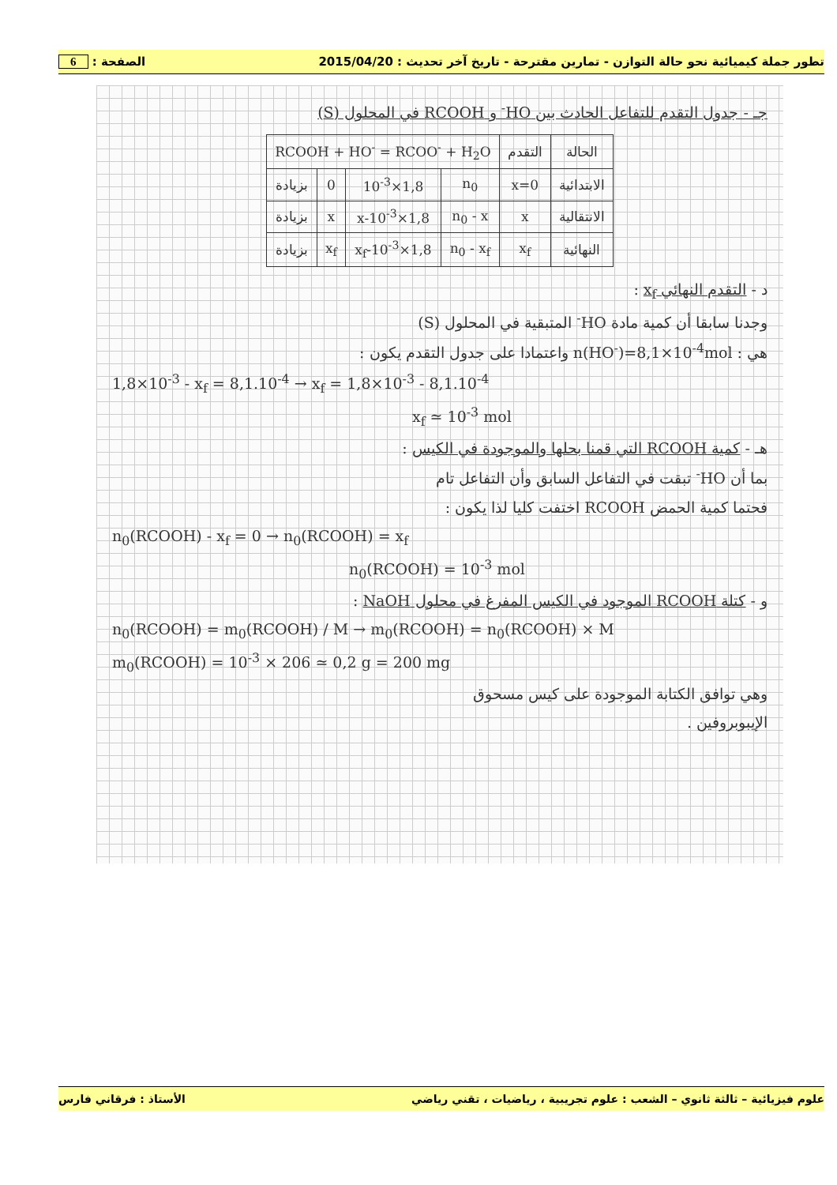تطور جملة كيميائية نحو حالة التوازن - تمارين مقترحة - تاريخ آخر تحديث : 2015/04/20 الصفحة : 6
جـ - جدول التقدم للتفاعل الحادث بين HO<sup>-</sup> و RCOOH في المحلول (S)
| الحالة | التقدم | RCOOH + HO<sup>-</sup> = RCOO<sup>-</sup> + H<sub>2</sub>O | | | |
| الابتدائية | x=0 | n<sub>0</sub> | 1,8×10<sup>-3</sup> | 0 | بزيادة |
| الانتقالية | x | n<sub>0</sub> - x | 1,8×10<sup>-3</sup>-x | x | بزيادة |
| النهائية | x<sub>f</sub> | n<sub>0</sub> - x<sub>f</sub> | 1,8×10<sup>-3</sup>-x<sub>f</sub> | x<sub>f</sub> | بزيادة |
د - التقدم النهائي x<sub>f</sub> :
وجدنا سابقا أن كمية مادة HO<sup>-</sup> المتبقية في المحلول (S)
هي : n(HO<sup>-</sup>)=8,1×10<sup>-4</sup>mol واعتمادا على جدول التقدم يكون :
1,8×10<sup>-3</sup> - x<sub>f</sub> = 8,1.10<sup>-4</sup> → x<sub>f</sub> = 1,8×10<sup>-3</sup> - 8,1.10<sup>-4</sup>
x<sub>f</sub> ≃ 10<sup>-3</sup> mol
هـ - كمية RCOOH التي قمنا بحلها والموجودة في الكيس :
بما أن HO<sup>-</sup> تبقت في التفاعل السابق وأن التفاعل تام
فحتما كمية الحمض RCOOH اختفت كليا لذا يكون :
n<sub>0</sub>(RCOOH) - x<sub>f</sub> = 0 → n<sub>0</sub>(RCOOH) = x<sub>f</sub>
n<sub>0</sub>(RCOOH) = 10<sup>-3</sup> mol
و - كتلة RCOOH الموجود في الكيس المفرغ في محلول NaOH :
n<sub>0</sub>(RCOOH) = m<sub>0</sub>(RCOOH) / M → m<sub>0</sub>(RCOOH) = n<sub>0</sub>(RCOOH) × M
m<sub>0</sub>(RCOOH) = 10<sup>-3</sup> × 206 ≃ 0,2 g = 200 mg
وهي توافق الكتابة الموجودة على كيس مسحوق
الإيبوبروفين .
علوم فيزيائية – ثالثة ثانوي – الشعب : علوم تجريبية ، رياضيات ، تقني رياضي الأستاذ : فرقاني فارس